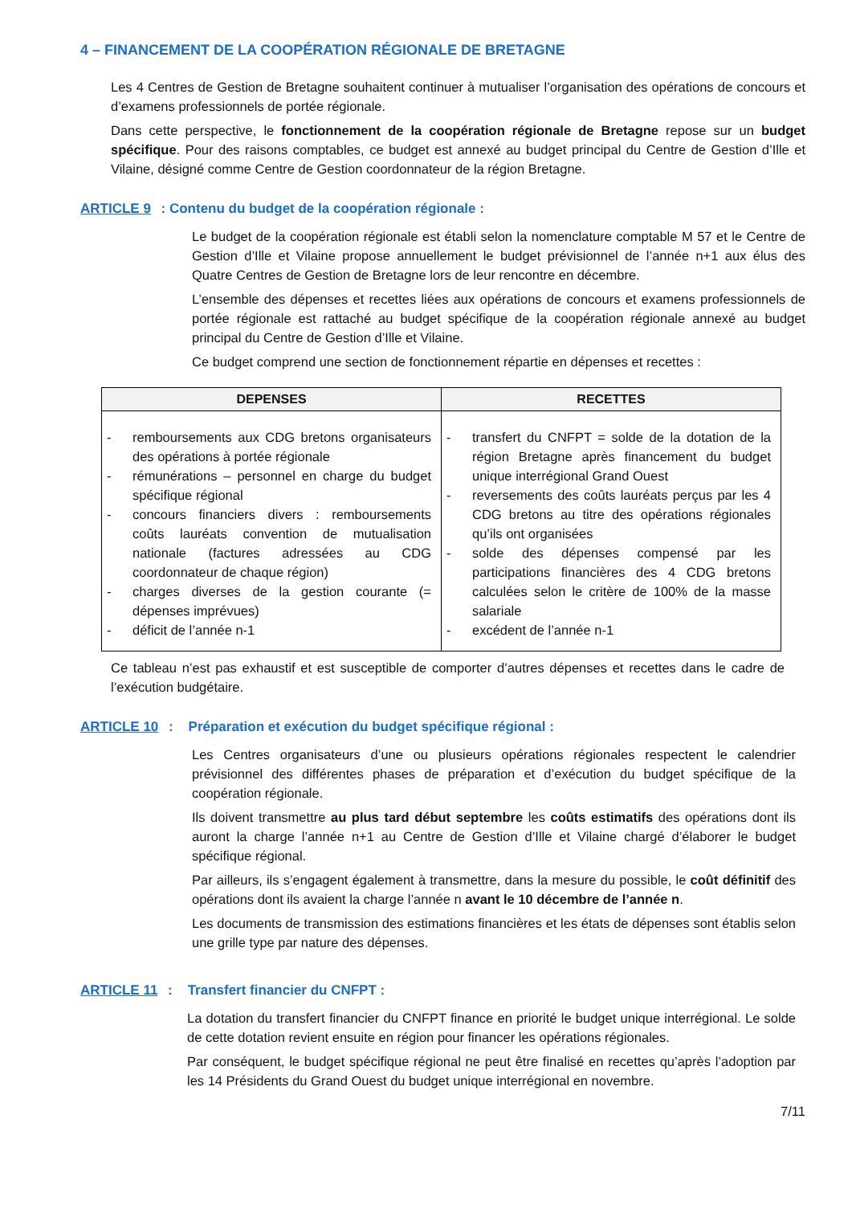4 – FINANCEMENT DE LA COOPÉRATION RÉGIONALE DE BRETAGNE
Les 4 Centres de Gestion de Bretagne souhaitent continuer à mutualiser l’organisation des opérations de concours et d’examens professionnels de portée régionale.
Dans cette perspective, le fonctionnement de la coopération régionale de Bretagne repose sur un budget spécifique. Pour des raisons comptables, ce budget est annexé au budget principal du Centre de Gestion d’Ille et Vilaine, désigné comme Centre de Gestion coordonnateur de la région Bretagne.
ARTICLE 9 : Contenu du budget de la coopération régionale :
Le budget de la coopération régionale est établi selon la nomenclature comptable M 57 et le Centre de Gestion d’Ille et Vilaine propose annuellement le budget prévisionnel de l’année n+1 aux élus des Quatre Centres de Gestion de Bretagne lors de leur rencontre en décembre.
L’ensemble des dépenses et recettes liées aux opérations de concours et examens professionnels de portée régionale est rattaché au budget spécifique de la coopération régionale annexé au budget principal du Centre de Gestion d’Ille et Vilaine.
Ce budget comprend une section de fonctionnement répartie en dépenses et recettes :
| DEPENSES | RECETTES |
| --- | --- |
| - remboursements aux CDG bretons organisateurs des opérations à portée régionale - rémunérations – personnel en charge du budget spécifique régional - concours financiers divers : remboursements coûts lauréats convention de mutualisation nationale (factures adressées au CDG coordonnateur de chaque région) - charges diverses de la gestion courante (= dépenses imprévues) - déficit de l’année n-1 | - transfert du CNFPT = solde de la dotation de la région Bretagne après financement du budget unique interrégional Grand Ouest - reversements des coûts lauréats perçus par les 4 CDG bretons au titre des opérations régionales qu’ils ont organisées - solde des dépenses compensé par les participations financières des 4 CDG bretons calculées selon le critère de 100% de la masse salariale - excédent de l’année n-1 |
Ce tableau n’est pas exhaustif et est susceptible de comporter d’autres dépenses et recettes dans le cadre de l’exécution budgétaire.
ARTICLE 10 : Préparation et exécution du budget spécifique régional :
Les Centres organisateurs d’une ou plusieurs opérations régionales respectent le calendrier prévisionnel des différentes phases de préparation et d’exécution du budget spécifique de la coopération régionale.
Ils doivent transmettre au plus tard début septembre les coûts estimatifs des opérations dont ils auront la charge l’année n+1 au Centre de Gestion d’Ille et Vilaine chargé d’élaborer le budget spécifique régional.
Par ailleurs, ils s’engagent également à transmettre, dans la mesure du possible, le coût définitif des opérations dont ils avaient la charge l’année n avant le 10 décembre de l’année n.
Les documents de transmission des estimations financières et les états de dépenses sont établis selon une grille type par nature des dépenses.
ARTICLE 11 : Transfert financier du CNFPT :
La dotation du transfert financier du CNFPT finance en priorité le budget unique interrégional. Le solde de cette dotation revient ensuite en région pour financer les opérations régionales.
Par conséquent, le budget spécifique régional ne peut être finalisé en recettes qu’après l’adoption par les 14 Présidents du Grand Ouest du budget unique interrégional en novembre.
7/11